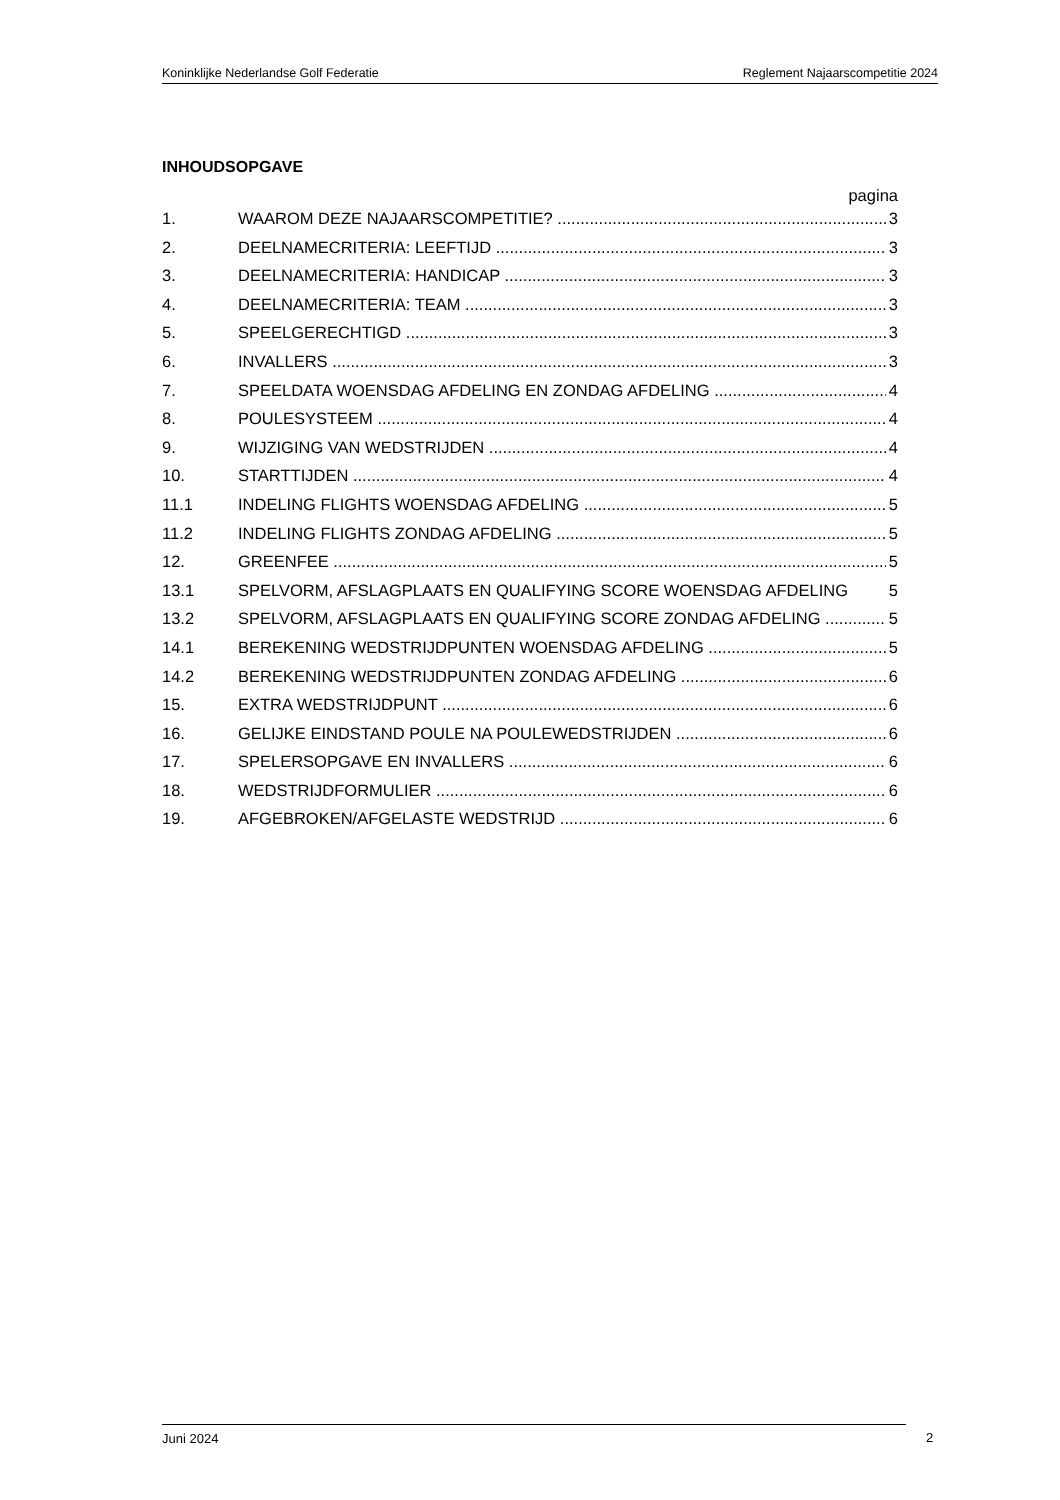Koninklijke Nederlandse Golf Federatie Reglement Najaarscompetitie 2024
INHOUDSOPGAVE
pagina
1. WAAROM DEZE NAJAARSCOMPETITIE? 3
2. DEELNAMECRITERIA: LEEFTIJD 3
3. DEELNAMECRITERIA: HANDICAP 3
4. DEELNAMECRITERIA: TEAM 3
5. SPEELGERECHTIGD 3
6. INVALLERS 3
7. SPEELDATA WOENSDAG AFDELING EN ZONDAG AFDELING 4
8. POULESYSTEEM 4
9. WIJZIGING VAN WEDSTRIJDEN 4
10. STARTTIJDEN 4
11.1 INDELING FLIGHTS WOENSDAG AFDELING 5
11.2 INDELING FLIGHTS ZONDAG AFDELING 5
12. GREENFEE 5
13.1 SPELVORM, AFSLAGPLAATS EN QUALIFYING SCORE WOENSDAG AFDELING 5
13.2 SPELVORM, AFSLAGPLAATS EN QUALIFYING SCORE ZONDAG AFDELING 5
14.1 BEREKENING WEDSTRIJDPUNTEN WOENSDAG AFDELING 5
14.2 BEREKENING WEDSTRIJDPUNTEN ZONDAG AFDELING 6
15. EXTRA WEDSTRIJDPUNT 6
16. GELIJKE EINDSTAND POULE NA POULEWEDSTRIJDEN 6
17. SPELERSOPGAVE EN INVALLERS 6
18. WEDSTRIJDFORMULIER 6
19. AFGEBROKEN/AFGELASTE WEDSTRIJD 6
Juni 2024 2